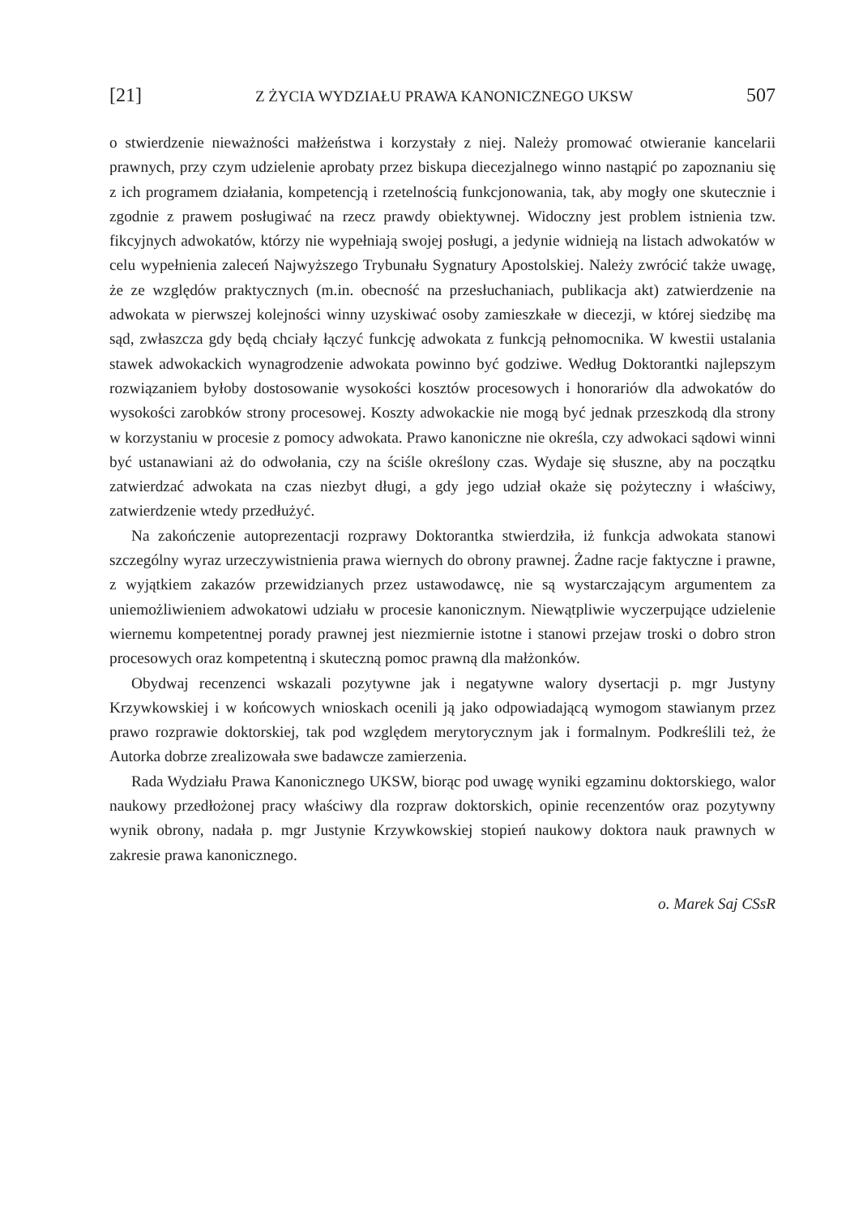[21] Z ŻYCIA WYDZIAŁU PRAWA KANONICZNEGO UKSW 507
o stwierdzenie nieważności małżeństwa i korzystały z niej. Należy promować otwieranie kancelarii prawnych, przy czym udzielenie aprobaty przez biskupa diecezjalnego winno nastąpić po zapoznaniu się z ich programem działania, kompetencją i rzetelnością funkcjonowania, tak, aby mogły one skutecznie i zgodnie z prawem posługiwać na rzecz prawdy obiektywnej. Widoczny jest problem istnienia tzw. fikcyjnych adwokatów, którzy nie wypełniają swojej posługi, a jedynie widnieją na listach adwokatów w celu wypełnienia zaleceń Najwyższego Trybunału Sygnatury Apostolskiej. Należy zwrócić także uwagę, że ze względów praktycznych (m.in. obecność na przesłuchaniach, publikacja akt) zatwierdzenie na adwokata w pierwszej kolejności winny uzyskiwać osoby zamieszkałe w diecezji, w której siedzibę ma sąd, zwłaszcza gdy będą chciały łączyć funkcję adwokata z funkcją pełnomocnika. W kwestii ustalania stawek adwokackich wynagrodzenie adwokata powinno być godziwe. Według Doktorantki najlepszym rozwiązaniem byłoby dostosowanie wysokości kosztów procesowych i honorariów dla adwokatów do wysokości zarobków strony procesowej. Koszty adwokackie nie mogą być jednak przeszkodą dla strony w korzystaniu w procesie z pomocy adwokata. Prawo kanoniczne nie określa, czy adwokaci sądowi winni być ustanawiani aż do odwołania, czy na ściśle określony czas. Wydaje się słuszne, aby na początku zatwierdzać adwokata na czas niezbyt długi, a gdy jego udział okaże się pożyteczny i właściwy, zatwierdzenie wtedy przedłużyć.
Na zakończenie autoprezentacji rozprawy Doktorantka stwierdziła, iż funkcja adwokata stanowi szczególny wyraz urzeczywistnienia prawa wiernych do obrony prawnej. Żadne racje faktyczne i prawne, z wyjątkiem zakazów przewidzianych przez ustawodawcę, nie są wystarczającym argumentem za uniemożliwieniem adwokatowi udziału w procesie kanonicznym. Niewątpliwie wyczerpujące udzielenie wiernemu kompetentnej porady prawnej jest niezmiernie istotne i stanowi przejaw troski o dobro stron procesowych oraz kompetentną i skuteczną pomoc prawną dla małżonków.
Obydwaj recenzenci wskazali pozytywne jak i negatywne walory dysertacji p. mgr Justyny Krzywkowskiej i w końcowych wnioskach ocenili ją jako odpowiadającą wymogom stawianym przez prawo rozprawie doktorskiej, tak pod względem merytorycznym jak i formalnym. Podkreślili też, że Autorka dobrze zrealizowała swe badawcze zamierzenia.
Rada Wydziału Prawa Kanonicznego UKSW, biorąc pod uwagę wyniki egzaminu doktorskiego, walor naukowy przedłożonej pracy właściwy dla rozpraw doktorskich, opinie recenzentów oraz pozytywny wynik obrony, nadała p. mgr Justynie Krzywkowskiej stopień naukowy doktora nauk prawnych w zakresie prawa kanonicznego.
o. Marek Saj CSsR